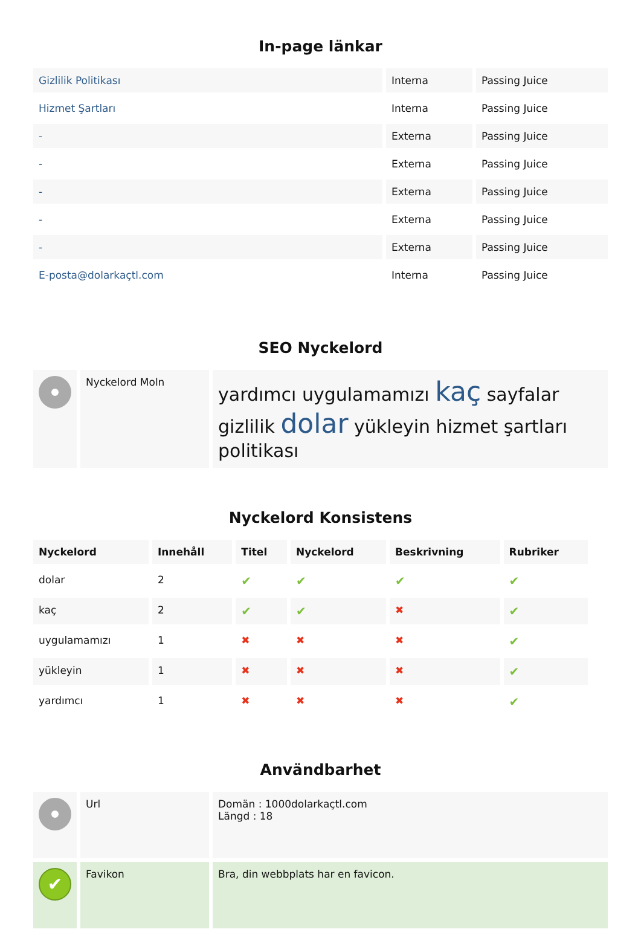In-page länkar
| Gizlilik Politikası | Interna | Passing Juice |
| Hizmet Şartları | Interna | Passing Juice |
| - | Externa | Passing Juice |
| - | Externa | Passing Juice |
| - | Externa | Passing Juice |
| - | Externa | Passing Juice |
| - | Externa | Passing Juice |
| E-posta@dolarkaçtl.com | Interna | Passing Juice |
SEO Nyckelord
| | Nyckelord Moln | yardımcı uygulamamızı kaç sayfalar gizlilik dolar yükleyin hizmet şartları politikası |
Nyckelord Konsistens
| Nyckelord | Innehåll | Titel | Nyckelord | Beskrivning | Rubriker |
| --- | --- | --- | --- | --- | --- |
| dolar | 2 | ✔ | ✔ | ✔ | ✔ |
| kaç | 2 | ✔ | ✔ | ✖ | ✔ |
| uygulamamızı | 1 | ✖ | ✖ | ✖ | ✔ |
| yükleyin | 1 | ✖ | ✖ | ✖ | ✔ |
| yardımcı | 1 | ✖ | ✖ | ✖ | ✔ |
Användbarhet
| | Url | Domän : 1000dolarkaçtl.com Längd : 18 |
| ✔ | Favikon | Bra, din webbplats har en favicon. |